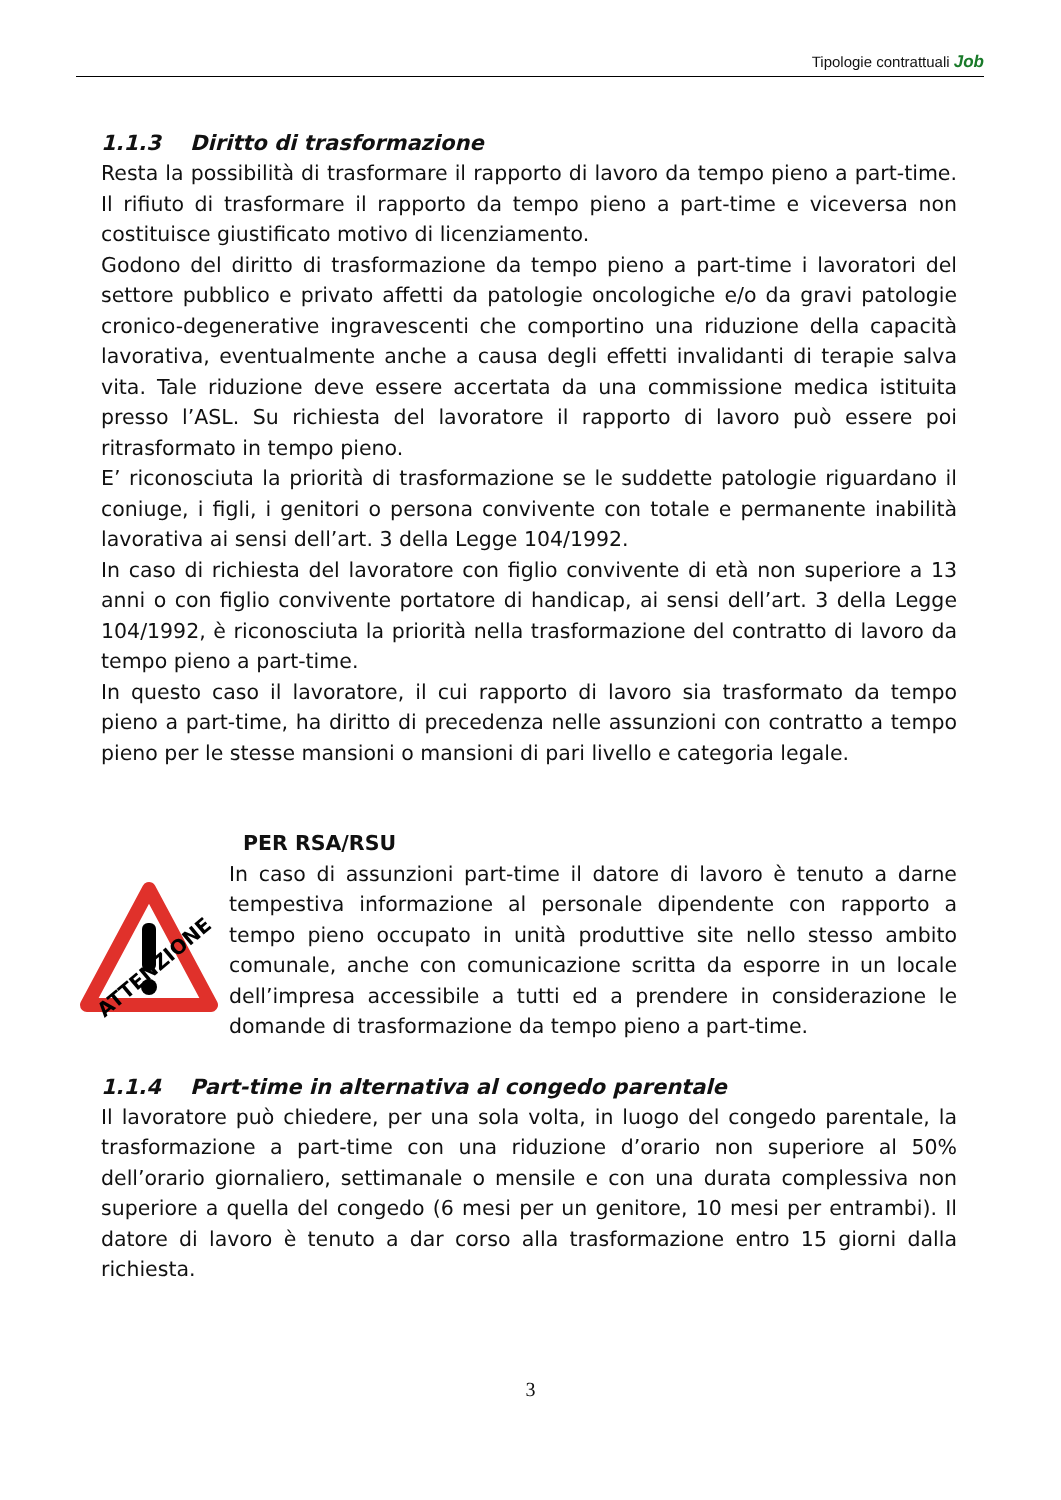Tipologie contrattuali Job
1.1.3 Diritto di trasformazione
Resta la possibilità di trasformare il rapporto di lavoro da tempo pieno a part-time. Il rifiuto di trasformare il rapporto da tempo pieno a part-time e viceversa non costituisce giustificato motivo di licenziamento.
Godono del diritto di trasformazione da tempo pieno a part-time i lavoratori del settore pubblico e privato affetti da patologie oncologiche e/o da gravi patologie cronico-degenerative ingravescenti che comportino una riduzione della capacità lavorativa, eventualmente anche a causa degli effetti invalidanti di terapie salva vita. Tale riduzione deve essere accertata da una commissione medica istituita presso l’ASL. Su richiesta del lavoratore il rapporto di lavoro può essere poi ritrasformato in tempo pieno.
E’ riconosciuta la priorità di trasformazione se le suddette patologie riguardano il coniuge, i figli, i genitori o persona convivente con totale e permanente inabilità lavorativa ai sensi dell’art. 3 della Legge 104/1992.
In caso di richiesta del lavoratore con figlio convivente di età non superiore a 13 anni o con figlio convivente portatore di handicap, ai sensi dell’art. 3 della Legge 104/1992, è riconosciuta la priorità nella trasformazione del contratto di lavoro da tempo pieno a part-time.
In questo caso il lavoratore, il cui rapporto di lavoro sia trasformato da tempo pieno a part-time, ha diritto di precedenza nelle assunzioni con contratto a tempo pieno per le stesse mansioni o mansioni di pari livello e categoria legale.
PER RSA/RSU
ATTENZIONE
In caso di assunzioni part-time il datore di lavoro è tenuto a darne tempestiva informazione al personale dipendente con rapporto a tempo pieno occupato in unità produttive site nello stesso ambito comunale, anche con comunicazione scritta da esporre in un locale dell’impresa accessibile a tutti ed a prendere in considerazione le domande di trasformazione da tempo pieno a part-time.
1.1.4 Part-time in alternativa al congedo parentale
Il lavoratore può chiedere, per una sola volta, in luogo del congedo parentale, la trasformazione a part-time con una riduzione d’orario non superiore al 50% dell’orario giornaliero, settimanale o mensile e con una durata complessiva non superiore a quella del congedo (6 mesi per un genitore, 10 mesi per entrambi). Il datore di lavoro è tenuto a dar corso alla trasformazione entro 15 giorni dalla richiesta.
3